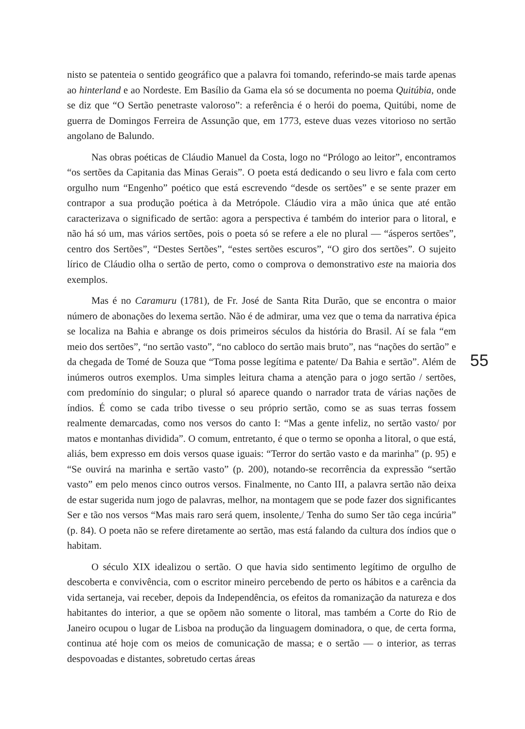nisto se patenteia o sentido geográfico que a palavra foi tomando, referindo-se mais tarde apenas ao hinterland e ao Nordeste. Em Basílio da Gama ela só se documenta no poema Quitúbia, onde se diz que “O Sertão penetraste valoroso”: a referência é o herói do poema, Quitúbi, nome de guerra de Domingos Ferreira de Assunção que, em 1773, esteve duas vezes vitorioso no sertão angolano de Balundo.
Nas obras poéticas de Cláudio Manuel da Costa, logo no “Prólogo ao leitor”, encontramos “os sertões da Capitania das Minas Gerais”. O poeta está dedicando o seu livro e fala com certo orgulho num “Engenho” poético que está escrevendo “desde os sertões” e se sente prazer em contrapor a sua produção poética à da Metrópole. Cláudio vira a mão única que até então caracterizava o significado de sertão: agora a perspectiva é também do interior para o litoral, e não há só um, mas vários sertões, pois o poeta só se refere a ele no plural — “ásperos sertões”, centro dos Sertões”, “Destes Sertões”, “estes sertões escuros”, “O giro dos sertões”. O sujeito lírico de Cláudio olha o sertão de perto, como o comprova o demonstrativo este na maioria dos exemplos.
Mas é no Caramuru (1781), de Fr. José de Santa Rita Durão, que se encontra o maior número de abonações do lexema sertão. Não é de admirar, uma vez que o tema da narrativa épica se localiza na Bahia e abrange os dois primeiros séculos da história do Brasil. Aí se fala “em meio dos sertões”, “no sertão vasto”, “no cabloco do sertão mais bruto”, nas “nações do sertão” e da chegada de Tomé de Souza que “Toma posse legítima e patente/ Da Bahia e sertão”. Além de inúmeros outros exemplos. Uma simples leitura chama a atenção para o jogo sertão / sertões, com predomínio do singular; o plural só aparece quando o narrador trata de várias nações de índios. É como se cada tribo tivesse o seu próprio sertão, como se as suas terras fossem realmente demarcadas, como nos versos do canto I: “Mas a gente infeliz, no sertão vasto/ por matos e montanhas dividida”. O comum, entretanto, é que o termo se oponha a litoral, o que está, aliás, bem expresso em dois versos quase iguais: “Terror do sertão vasto e da marinha” (p. 95) e “Se ouvirá na marinha e sertão vasto” (p. 200), notando-se recorrência da expressão “sertão vasto” em pelo menos cinco outros versos. Finalmente, no Canto III, a palavra sertão não deixa de estar sugerida num jogo de palavras, melhor, na montagem que se pode fazer dos significantes Ser e tão nos versos “Mas mais raro será quem, insolente,/ Tenha do sumo Ser tão cega incúria” (p. 84). O poeta não se refere diretamente ao sertão, mas está falando da cultura dos índios que o habitam.
O século XIX idealizou o sertão. O que havia sido sentimento legítimo de orgulho de descoberta e convivência, com o escritor mineiro percebendo de perto os hábitos e a carência da vida sertaneja, vai receber, depois da Independência, os efeitos da romanização da natureza e dos habitantes do interior, a que se opõem não somente o litoral, mas também a Corte do Rio de Janeiro ocupou o lugar de Lisboa na produção da linguagem dominadora, o que, de certa forma, continua até hoje com os meios de comunicação de massa; e o sertão — o interior, as terras despovoadas e distantes, sobretudo certas áreas
55